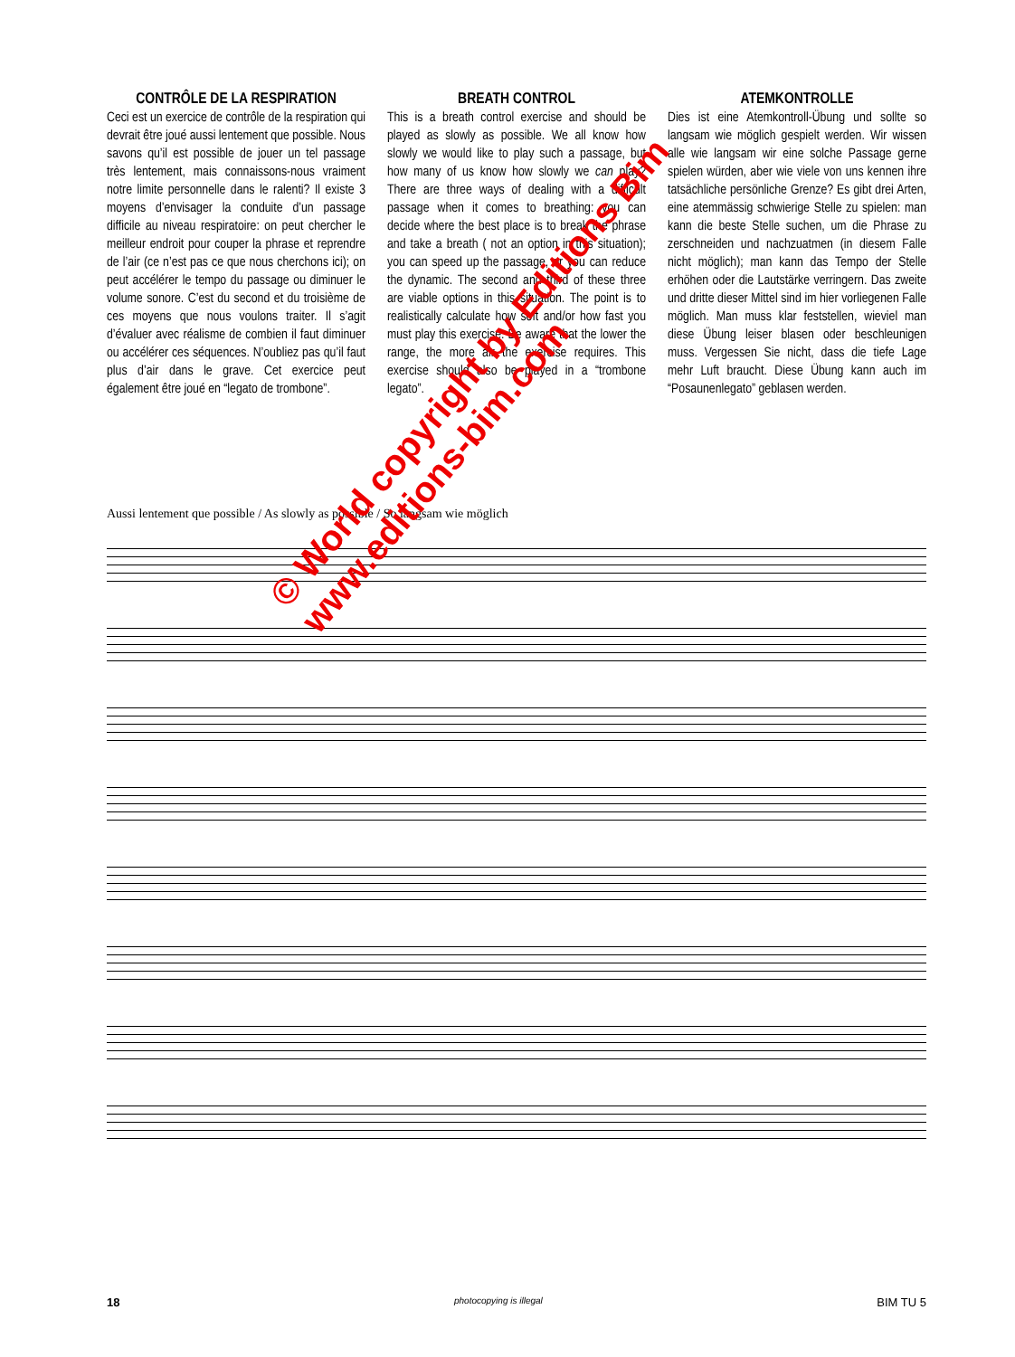CONTRÔLE DE LA RESPIRATION
Ceci est un exercice de contrôle de la respiration qui devrait être joué aussi lentement que possible. Nous savons qu’il est possible de jouer un tel passage très lentement, mais connaissons-nous vraiment notre limite personnelle dans le ralenti? Il existe 3 moyens d’envisager la conduite d’un passage difficile au niveau respiratoire: on peut chercher le meilleur endroit pour couper la phrase et reprendre de l’air (ce n’est pas ce que nous cherchons ici); on peut accélérer le tempo du passage ou diminuer le volume sonore. C’est du second et du troisième de ces moyens que nous voulons traiter. Il s’agit d’évaluer avec réalisme de combien il faut diminuer ou accélérer ces séquences. N’oubliez pas qu’il faut plus d’air dans le grave. Cet exercice peut également être joué en “legato de trombone”.
BREATH CONTROL
This is a breath control exercise and should be played as slowly as possible. We all know how slowly we would like to play such a passage, but how many of us know how slowly we can play? There are three ways of dealing with a difficult passage when it comes to breathing: you can decide where the best place is to break the phrase and take a breath ( not an option in this situation); you can speed up the passage, or you can reduce the dynamic. The second and third of these three are viable options in this situation. The point is to realistically calculate how soft and/or how fast you must play this exercise. Be aware that the lower the range, the more air the exercise requires. This exercise should also be played in a “trombone legato”.
ATEMKONTROLLE
Dies ist eine Atemkontroll-Übung und sollte so langsam wie möglich gespielt werden. Wir wissen alle wie langsam wir eine solche Passage gerne spielen würden, aber wie viele von uns kennen ihre tatsächliche persönliche Grenze? Es gibt drei Arten, eine atemmässig schwierige Stelle zu spielen: man kann die beste Stelle suchen, um die Phrase zu zerschneiden und nachzuatmen (in diesem Falle nicht möglich); man kann das Tempo der Stelle erhöhen oder die Lautstärke verringern. Das zweite und dritte dieser Mittel sind im hier vorliegenen Falle möglich. Man muss klar feststellen, wieviel man diese Übung leiser blasen oder beschleunigen muss. Vergessen Sie nicht, dass die tiefe Lage mehr Luft braucht. Diese Übung kann auch im “Posaunenlegato” geblasen werden.
Aussi lentement que possible / As slowly as possible / So langsam wie möglich
© World copyright by Editions Bim
www.editions-bim.com
18 photocopying is illegal BIM TU 5